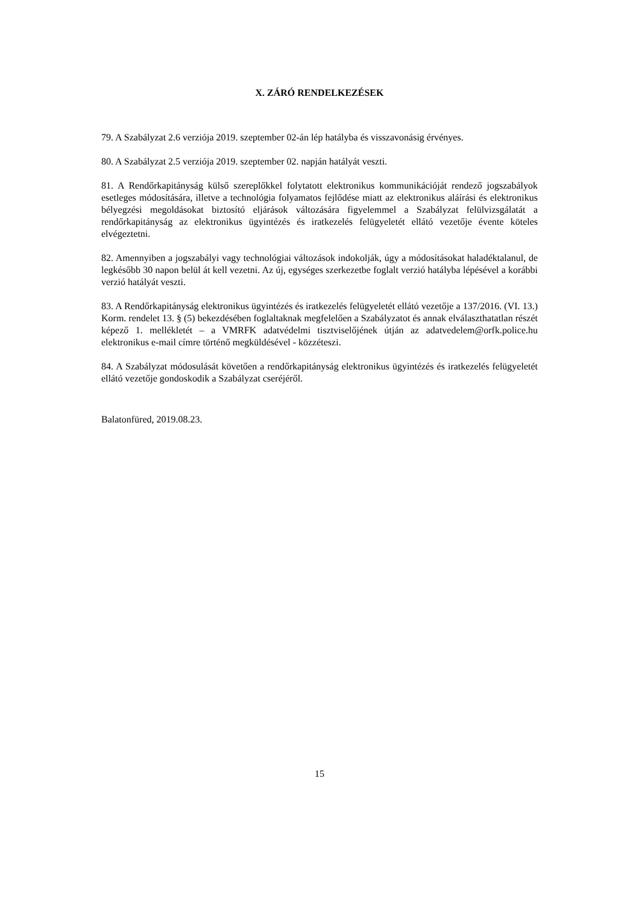X. ZÁRÓ RENDELKEZÉSEK
79. A Szabályzat 2.6 verziója 2019. szeptember 02-án lép hatályba és visszavonásig érvényes.
80. A Szabályzat 2.5 verziója 2019. szeptember 02. napján hatályát veszti.
81. A Rendőrkapitányság külső szereplőkkel folytatott elektronikus kommunikációját rendező jogszabályok esetleges módosítására, illetve a technológia folyamatos fejlődése miatt az elektronikus aláírási és elektronikus bélyegzési megoldásokat biztosító eljárások változására figyelemmel a Szabályzat felülvizsgálatát a rendőrkapitányság az elektronikus ügyintézés és iratkezelés felügyeletét ellátó vezetője évente köteles elvégeztetni.
82. Amennyiben a jogszabályi vagy technológiai változások indokolják, úgy a módosításokat haladéktalanul, de legkésőbb 30 napon belül át kell vezetni. Az új, egységes szerkezetbe foglalt verzió hatályba lépésével a korábbi verzió hatályát veszti.
83. A Rendőrkapitányság elektronikus ügyintézés és iratkezelés felügyeletét ellátó vezetője a 137/2016. (VI. 13.) Korm. rendelet 13. § (5) bekezdésében foglaltaknak megfelelően a Szabályzatot és annak elválaszthatatlan részét képező 1. mellékletét – a VMRFK adatvédelmi tisztviselőjének útján az adatvedelem@orfk.police.hu elektronikus e-mail címre történő megküldésével - közzéteszi.
84. A Szabályzat módosulását követően a rendőrkapitányság elektronikus ügyintézés és iratkezelés felügyeletét ellátó vezetője gondoskodik a Szabályzat cseréjéről.
Balatonfüred, 2019.08.23.
15